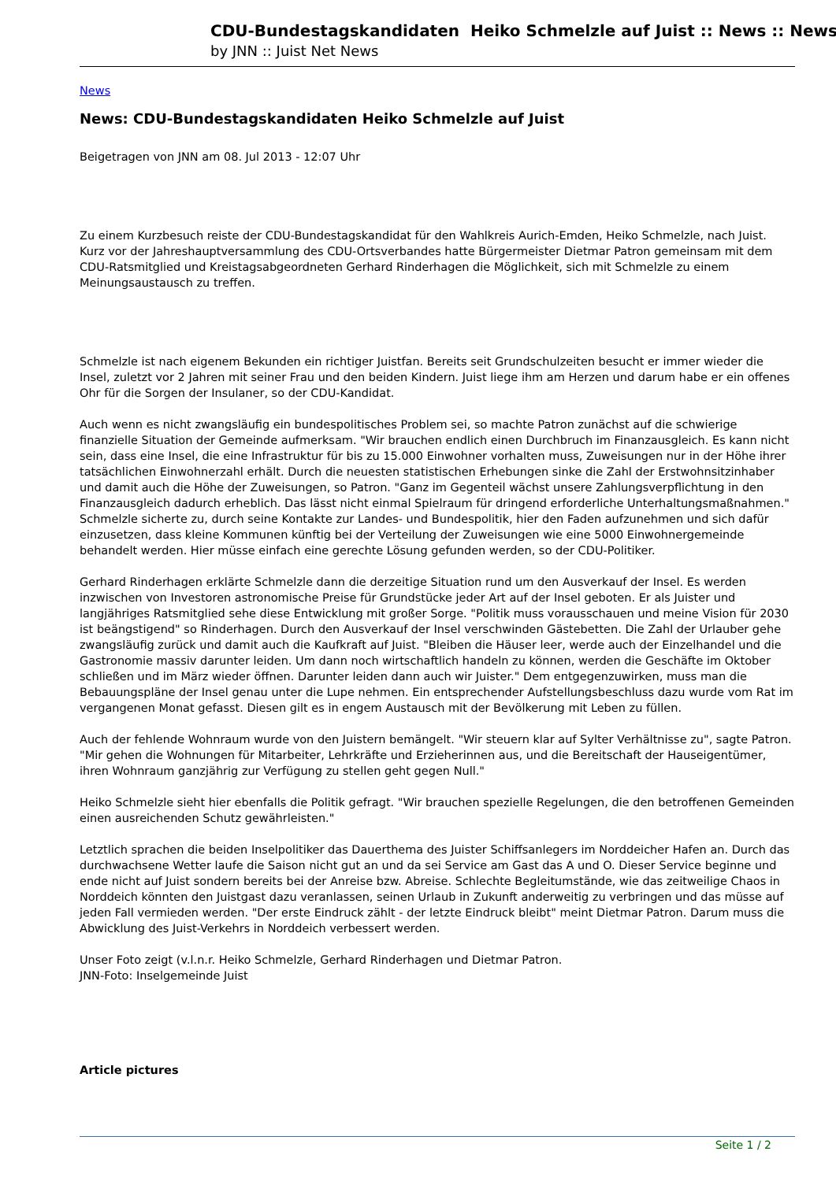CDU-Bundestagskandidaten Heiko Schmelzle auf Juist :: News :: News
by JNN :: Juist Net News
News
News: CDU-Bundestagskandidaten Heiko Schmelzle auf Juist
Beigetragen von JNN am 08. Jul 2013 - 12:07 Uhr
Zu einem Kurzbesuch reiste der CDU-Bundestagskandidat für den Wahlkreis Aurich-Emden, Heiko Schmelzle, nach Juist. Kurz vor der Jahreshauptversammlung des CDU-Ortsverbandes hatte Bürgermeister Dietmar Patron gemeinsam mit dem CDU-Ratsmitglied und Kreistagsabgeordneten Gerhard Rinderhagen die Möglichkeit, sich mit Schmelzle zu einem Meinungsaustausch zu treffen.
Schmelzle ist nach eigenem Bekunden ein richtiger Juistfan. Bereits seit Grundschulzeiten besucht er immer wieder die Insel, zuletzt vor 2 Jahren mit seiner Frau und den beiden Kindern. Juist liege ihm am Herzen und darum habe er ein offenes Ohr für die Sorgen der Insulaner, so der CDU-Kandidat.
Auch wenn es nicht zwangsläufig ein bundespolitisches Problem sei, so machte Patron zunächst auf die schwierige finanzielle Situation der Gemeinde aufmerksam. "Wir brauchen endlich einen Durchbruch im Finanzausgleich. Es kann nicht sein, dass eine Insel, die eine Infrastruktur für bis zu 15.000 Einwohner vorhalten muss, Zuweisungen nur in der Höhe ihrer tatsächlichen Einwohnerzahl erhält. Durch die neuesten statistischen Erhebungen sinke die Zahl der Erstwohnsitzinhaber und damit auch die Höhe der Zuweisungen, so Patron. "Ganz im Gegenteil wächst unsere Zahlungsverpflichtung in den Finanzausgleich dadurch erheblich. Das lässt nicht einmal Spielraum für dringend erforderliche Unterhaltungsmaßnahmen." Schmelzle sicherte zu, durch seine Kontakte zur Landes- und Bundespolitik, hier den Faden aufzunehmen und sich dafür einzusetzen, dass kleine Kommunen künftig bei der Verteilung der Zuweisungen wie eine 5000 Einwohnergemeinde behandelt werden. Hier müsse einfach eine gerechte Lösung gefunden werden, so der CDU-Politiker.
Gerhard Rinderhagen erklärte Schmelzle dann die derzeitige Situation rund um den Ausverkauf der Insel. Es werden inzwischen von Investoren astronomische Preise für Grundstücke jeder Art auf der Insel geboten. Er als Juister und langjähriges Ratsmitglied sehe diese Entwicklung mit großer Sorge. "Politik muss vorausschauen und meine Vision für 2030 ist beängstigend" so Rinderhagen. Durch den Ausverkauf der Insel verschwinden Gästebetten. Die Zahl der Urlauber gehe zwangsläufig zurück und damit auch die Kaufkraft auf Juist. "Bleiben die Häuser leer, werde auch der Einzelhandel und die Gastronomie massiv darunter leiden. Um dann noch wirtschaftlich handeln zu können, werden die Geschäfte im Oktober schließen und im März wieder öffnen. Darunter leiden dann auch wir Juister." Dem entgegenzuwirken, muss man die Bebauungspläne der Insel genau unter die Lupe nehmen. Ein entsprechender Aufstellungsbeschluss dazu wurde vom Rat im vergangenen Monat gefasst. Diesen gilt es in engem Austausch mit der Bevölkerung mit Leben zu füllen.
Auch der fehlende Wohnraum wurde von den Juistern bemängelt. "Wir steuern klar auf Sylter Verhältnisse zu", sagte Patron. "Mir gehen die Wohnungen für Mitarbeiter, Lehrkräfte und Erzieherinnen aus, und die Bereitschaft der Hauseigentümer, ihren Wohnraum ganzjährig zur Verfügung zu stellen geht gegen Null."
Heiko Schmelzle sieht hier ebenfalls die Politik gefragt. "Wir brauchen spezielle Regelungen, die den betroffenen Gemeinden einen ausreichenden Schutz gewährleisten."
Letztlich sprachen die beiden Inselpolitiker das Dauerthema des Juister Schiffsanlegers im Norddeicher Hafen an. Durch das durchwachsene Wetter laufe die Saison nicht gut an und da sei Service am Gast das A und O. Dieser Service beginne und ende nicht auf Juist sondern bereits bei der Anreise bzw. Abreise. Schlechte Begleitumstände, wie das zeitweilige Chaos in Norddeich könnten den Juistgast dazu veranlassen, seinen Urlaub in Zukunft anderweitig zu verbringen und das müsse auf jeden Fall vermieden werden. "Der erste Eindruck zählt - der letzte Eindruck bleibt" meint Dietmar Patron. Darum muss die Abwicklung des Juist-Verkehrs in Norddeich verbessert werden.
Unser Foto zeigt (v.l.n.r. Heiko Schmelzle, Gerhard Rinderhagen und Dietmar Patron.
JNN-Foto: Inselgemeinde Juist
Article pictures
Seite 1 / 2